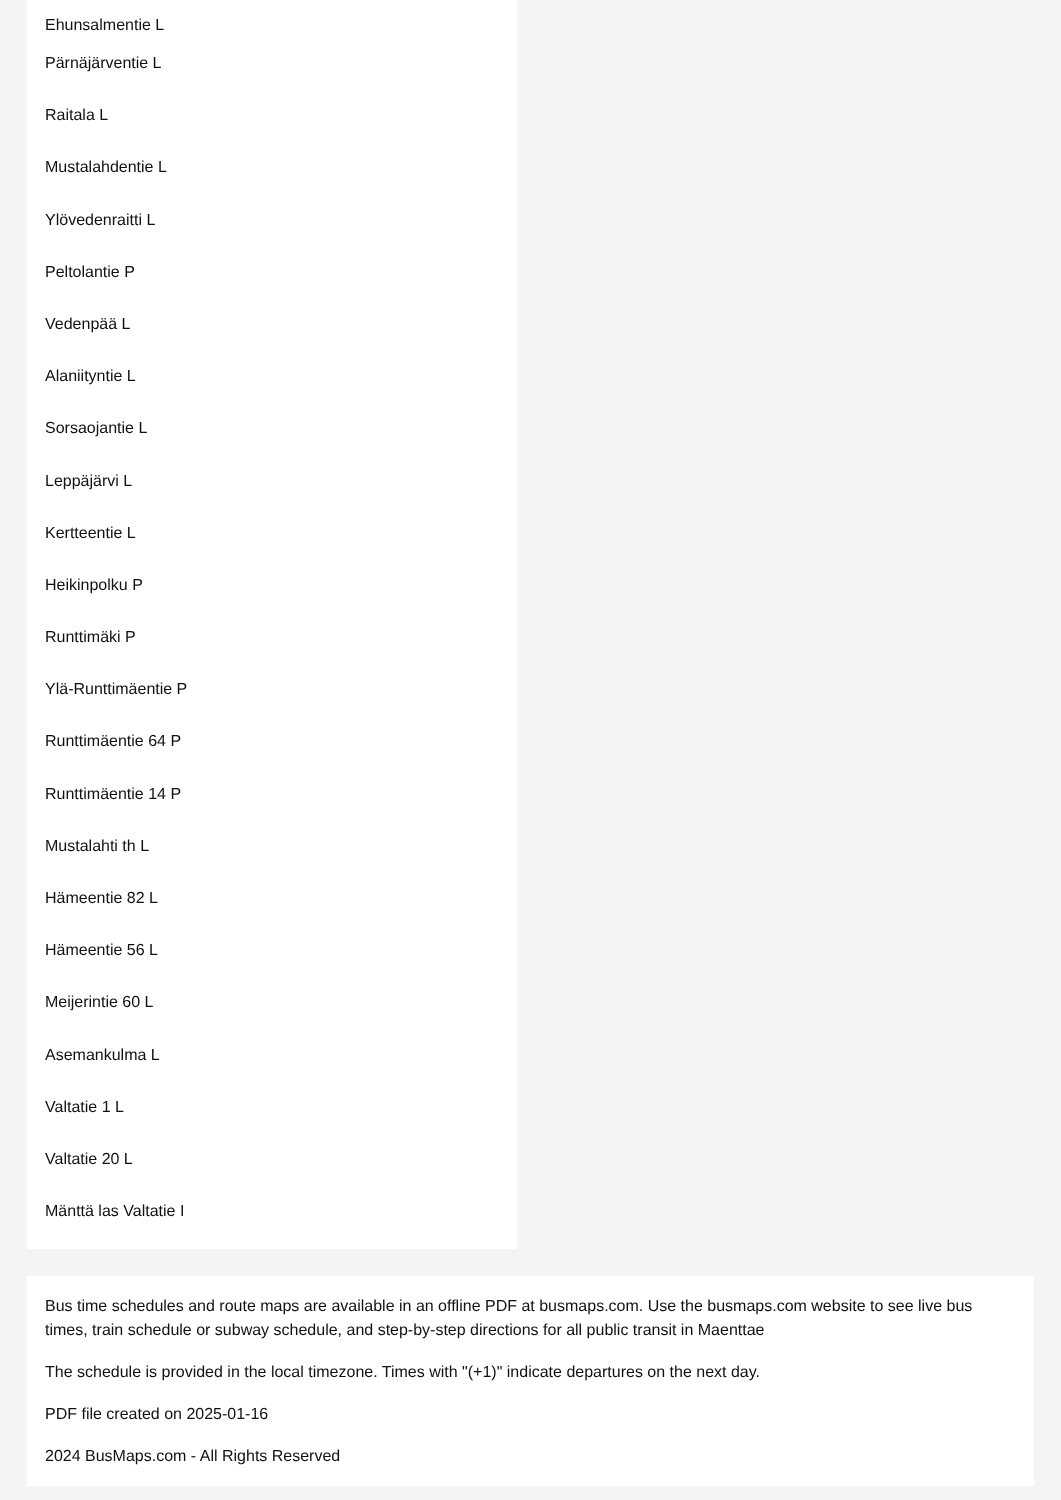Ehunsalmentie L
Pärnäjärventie L
Raitala L
Mustalahdentie L
Ylövedenraitti L
Peltolantie P
Vedenpää L
Alaniityntie L
Sorsaojantie L
Leppäjärvi L
Kertteentie L
Heikinpolku P
Runttimäki P
Ylä-Runttimäentie P
Runttimäentie 64 P
Runttimäentie 14 P
Mustalahti th L
Hämeentie 82 L
Hämeentie 56 L
Meijerintie 60 L
Asemankulma L
Valtatie 1 L
Valtatie 20 L
Mänttä las Valtatie I
Bus time schedules and route maps are available in an offline PDF at busmaps.com. Use the busmaps.com website to see live bus times, train schedule or subway schedule, and step-by-step directions for all public transit in Maenttae
The schedule is provided in the local timezone. Times with "(+1)" indicate departures on the next day.
PDF file created on 2025-01-16
2024 BusMaps.com - All Rights Reserved